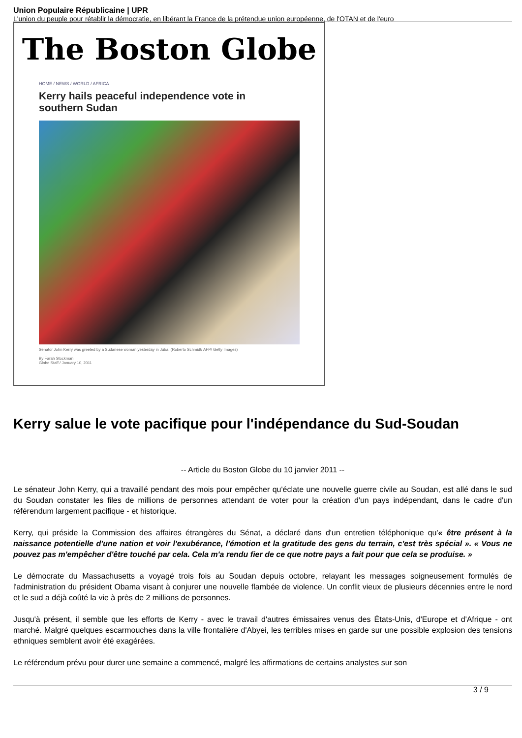Union Populaire Républicaine | UPR
L'union du peuple pour rétablir la démocratie, en libérant la France de la prétendue union européenne, de l'OTAN et de l'euro
The Boston Globe
HOME / NEWS / WORLD / AFRICA
Kerry hails peaceful independence vote in southern Sudan
Senator John Kerry was greeted by a Sudanese woman yesterday in Juba. (Roberto Schmidt/ AFP/ Getty Images)
By Farah Stockman
Globe Staff / January 10, 2011
Kerry salue le vote pacifique pour l'indépendance du Sud-Soudan
-- Article du Boston Globe du 10 janvier 2011 --
Le sénateur John Kerry, qui a travaillé pendant des mois pour empêcher qu'éclate une nouvelle guerre civile au Soudan, est allé dans le sud du Soudan constater les files de millions de personnes attendant de voter pour la création d'un pays indépendant, dans le cadre d'un référendum largement pacifique - et historique.
Kerry, qui préside la Commission des affaires étrangères du Sénat, a déclaré dans d'un entretien téléphonique qu'« être présent à la naissance potentielle d'une nation et voir l'exubérance, l'émotion et la gratitude des gens du terrain, c'est très spécial ». « Vous ne pouvez pas m'empêcher d'être touché par cela. Cela m'a rendu fier de ce que notre pays a fait pour que cela se produise. »
Le démocrate du Massachusetts a voyagé trois fois au Soudan depuis octobre, relayant les messages soigneusement formulés de l'administration du président Obama visant à conjurer une nouvelle flambée de violence. Un conflit vieux de plusieurs décennies entre le nord et le sud a déjà coûté la vie à près de 2 millions de personnes.
Jusqu'à présent, il semble que les efforts de Kerry - avec le travail d'autres émissaires venus des États-Unis, d'Europe et d'Afrique - ont marché. Malgré quelques escarmouches dans la ville frontalière d'Abyei, les terribles mises en garde sur une possible explosion des tensions ethniques semblent avoir été exagérées.
Le référendum prévu pour durer une semaine a commencé, malgré les affirmations de certains analystes sur son
3 / 9